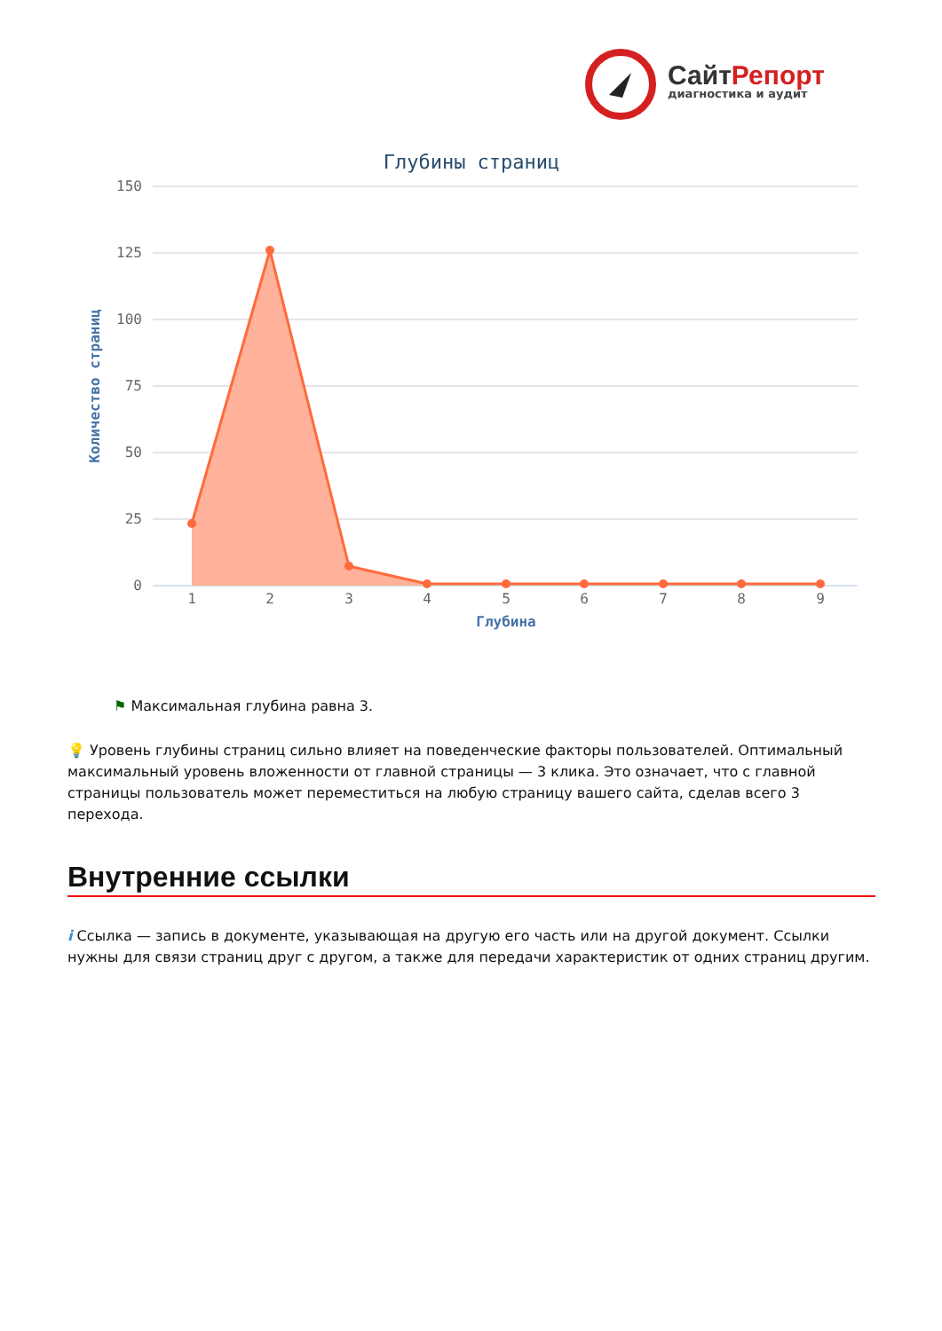СайтРепорт
диагностика и аудит
Глубины страниц
150
125
100
75
50
25
0
Количество страниц
1
2
3
4
5
6
7
8
9
Глубина
⚑ Максимальная глубина равна 3.
💡 Уровень глубины страниц сильно влияет на поведенческие факторы пользователей. Оптимальный максимальный уровень вложенности от главной страницы — 3 клика. Это означает, что с главной страницы пользователь может переместиться на любую страницу вашего сайта, сделав всего 3 перехода.
Внутренние ссылки
i Ссылка — запись в документе, указывающая на другую его часть или на другой документ. Ссылки нужны для связи страниц друг с другом, а также для передачи характеристик от одних страниц другим.